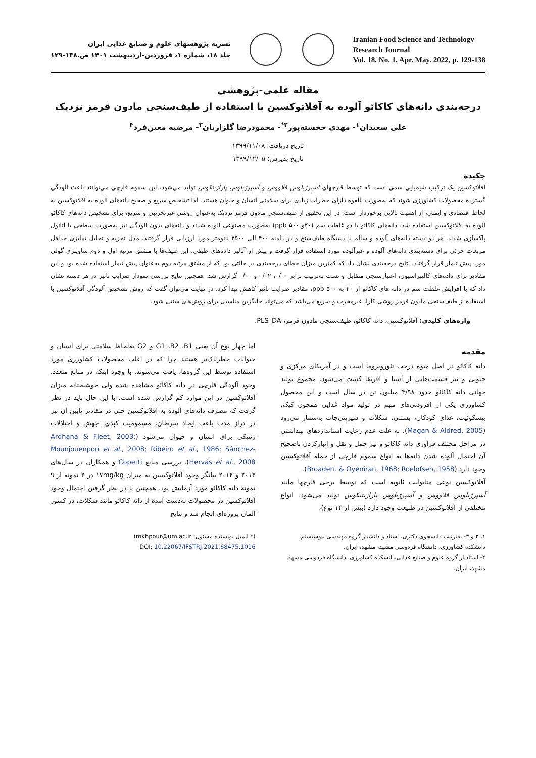نشریه پژوهشهای علوم و صنایع غذایی ایران
جلد ۱۸، شماره ۱، فروردین-اردیبهشت ۱۴۰۱ ص.۱۳۸-۱۲۹
Iranian Food Science and Technology
Research Journal
Vol. 18, No. 1, Apr. May. 2022, p. 129-138
مقاله علمی-پژوهشی
درجه‌بندی دانه‌های کاکائو آلوده به آفلاتوکسین با استفاده از طیف‌سنجی مادون قرمز نزدیک
علی سعیدان<sup>۱</sup>- مهدی خجسته‌پور<sup>۲*</sup>- محمودرضا گلزاریان<sup>۳</sup>- مرضیه معین‌فرد<sup>۴</sup>
تاریخ دریافت: ۱۳۹۹/۱۱/۰۸
تاریخ پذیرش: ۱۳۹۹/۱۲/۰۵
چکیده
آفلاتوکسین یک ترکیب شیمیایی سمی است که توسط قارچهای آسپرژیلوس فلاووس و آسپرژیلوس پارازیتکوس تولید می‌شود. این سموم قارچی می‌توانند باعث آلودگی گسترده محصولات کشاورزی شوند که به‌صورت بالقوه دارای خطرات زیادی برای سلامتی انسان و حیوان هستند. لذا تشخیص سریع و صحیح دانه‌های آلوده به آفلاتوکسین به لحاظ اقتصادی و ایمنی، از اهمیت بالایی برخوردار است. در این تحقیق از طیف‌سنجی مادون قرمز نزدیک به‌عنوان روشی غیرتخریبی و سریع، برای تشخیص دانه‌های کاکائو آلوده به آفلاتوکسین استفاده شد. دانه‌های کاکائو با دو غلظت سم (۲۰و ppb ۵۰۰) به‌صورت مصنوعی آلوده شدند و دانه‌های بدون آلودگی نیز به‌صورت سطحی با اتانول پاکسازی شدند. هر دو دسته دانه‌های آلوده و سالم با دستگاه طیف‌سنج و در دامنه ۴۰۰ الی ۲۵۰۰ نانومتر مورد ارزیابی قرار گرفتند. مدل تجزیه و تحلیل تمایزی حداقل مربعات جزئی برای دسته‌بندی دانه‌های آلوده و غیرآلوده مورد استفاده قرار گرفت و پیش از آنالیز داده‌های طیفی، این طیف‌ها با مشتق مرتبه اول و دوم ساویتزی گولی مورد پیش تیمار قرار گرفتند. نتایج درجه‌بندی نشان داد که کمترین میزان خطای درجه‌بندی در حالتی بود که از مشتق مرتبه دوم به‌عنوان پیش تیمار استفاده شده بود و این مقادیر برای داده‌های کالیبراسیون، اعتبارسنجی متقابل و تست به‌ترتیب برابر ۰/۰۰، ۰/۰۲ و ۰/۰۰ گزارش شد. همچنین نتایج بررسی نمودار ضرایب تاثیر در هر دسته نشان داد که با افزایش غلظت سم در دانه های کاکائو از ۲۰ به ppb ۵۰۰، مقادیر ضرایب تاثیر کاهش پیدا کرد. در نهایت می‌توان گفت که روش تشخیص آلودگی آفلاتوکسین با استفاده از طیف‌سنجی مادون قرمز روشی کارا، غیرمخرب و سریع می‌باشد که می‌تواند جایگزین مناسبی برای روش‌های سنتی شود.
واژه‌های کلیدی: آفلاتوکسین، دانه کاکائو، طیف‌سنجی مادون قرمز، PLS_DA.
مقدمه
دانه کاکائو در اصل میوه درخت تئوروبروما است و در آمریکای مرکزی و جنوبی و نیز قسمت‌هایی از آسیا و آفریقا کشت می‌شود. مجموع تولید جهانی دانه کاکائو حدود ۳/۹۸ میلیون تن در سال است و این محصول کشاورزی یکی از افزودنی‌های مهم در تولید مواد غذایی همچون کیک، بیسکوئیت، غذای کودکان، بستنی، شکلات و شیرینی‌جات به‌شمار می‌رود (Magan & Aldred, 2005). به علت عدم رعایت استانداردهای بهداشتی در مراحل مختلف فرآوری دانه کاکائو و نیز حمل و نقل و انبارکردن ناصحیح آن احتمال آلوده شدن دانه‌ها به انواع سموم قارچی از جمله آفلاتوکسین وجود دارد (Broadent & Oyeniran, 1968; Roelofsen, 1958).
آفلاتوکسین نوعی متابولیت ثانویه است که توسط برخی قارچها مانند آسپرژیلوس فلاووس و آسپرژیلوس پارازیتیکوس تولید می‌شود. انواع مختلفی از آفلاتوکسین در طبیعت وجود دارد (بیش از ۱۴ نوع)،
اما چهار نوع آن یعنی G1 ،B2 ،B1 و G2 به‌لحاظ سلامتی برای انسان و حیوانات خطرناک‌تر هستند چرا که در اغلب محصولات کشاورزی مورد استفاده توسط این گروه‌ها، یافت می‌شوند. با وجود اینکه در منابع متعدد، وجود آلودگی قارچی در دانه کاکائو مشاهده شده ولی خوشبختانه میزان آفلاتوکسین در این موارد کم گزارش شده است. با این حال باید در نظر گرفت که مصرف دانه‌های آلوده به آفلاتوکسین حتی در مقادیر پایین آن نیز در دراز مدت باعث ایجاد سرطان، مسمومیت کبدی، جهش و اختلالات ژنتیکی برای انسان و حیوان می‌شود (Ardhana & Fleet, 2003; Mounjouenpou et al., 2008; Ribeiro et al., 1986; Sánchez-Hervás et al., 2008). بررسی منابع Copetti و همکاران در سال‌های ۲۰۱۳ و ۲۰۱۲ بیانگر وجود آفلاتوکسین به میزان ۱۷mg/kg در ۲ نمونه از ۹ نمونه دانه کاکائو مورد آزمایش بود. همچنین با در نظر گرفتن احتمال وجود آفلاتوکسین در محصولات به‌دست آمده از دانه کاکائو مانند شکلات، در کشور آلمان پروژه‌ای انجام شد و نتایج
۱، ۲ و ۳- به‌ترتیب دانشجوی دکتری، استاد و دانشیار گروه مهندسی بیوسیستم، دانشکده کشاورزی، دانشگاه فردوسی مشهد، مشهد، ایران.
۴- استادیار گروه علوم و صنایع غذایی،دانشکده کشاورزی، دانشگاه فردوسی مشهد، مشهد، ایران.
(* ایمیل نویسنده مسئول: (mkhpour@um.ac.ir
DOI: 10.22067/IFSTRJ.2021.68475.1016